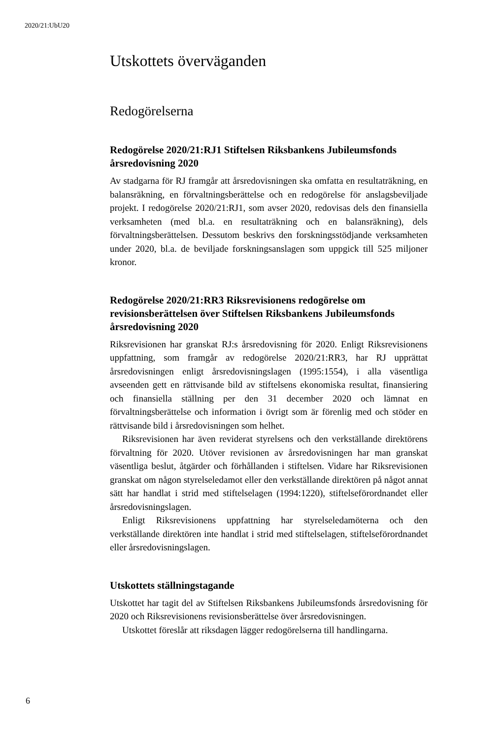2020/21:UbU20
Utskottets överväganden
Redogörelserna
Redogörelse 2020/21:RJ1 Stiftelsen Riksbankens Jubileumsfonds årsredovisning 2020
Av stadgarna för RJ framgår att årsredovisningen ska omfatta en resultaträkning, en balansräkning, en förvaltningsberättelse och en redogörelse för anslagsbeviljade projekt. I redogörelse 2020/21:RJ1, som avser 2020, redovisas dels den finansiella verksamheten (med bl.a. en resultaträkning och en balansräkning), dels förvaltningsberättelsen. Dessutom beskrivs den forskningsstödjande verksamheten under 2020, bl.a. de beviljade forskningsanslagen som uppgick till 525 miljoner kronor.
Redogörelse 2020/21:RR3 Riksrevisionens redogörelse om revisionsberättelsen över Stiftelsen Riksbankens Jubileumsfonds årsredovisning 2020
Riksrevisionen har granskat RJ:s årsredovisning för 2020. Enligt Riksrevisionens uppfattning, som framgår av redogörelse 2020/21:RR3, har RJ upprättat årsredovisningen enligt årsredovisningslagen (1995:1554), i alla väsentliga avseenden gett en rättvisande bild av stiftelsens ekonomiska resultat, finansiering och finansiella ställning per den 31 december 2020 och lämnat en förvaltningsberättelse och information i övrigt som är förenlig med och stöder en rättvisande bild i årsredovisningen som helhet.
Riksrevisionen har även reviderat styrelsens och den verkställande direktörens förvaltning för 2020. Utöver revisionen av årsredovisningen har man granskat väsentliga beslut, åtgärder och förhållanden i stiftelsen. Vidare har Riksrevisionen granskat om någon styrelseledamot eller den verkställande direktören på något annat sätt har handlat i strid med stiftelselagen (1994:1220), stiftelseförordnandet eller årsredovisningslagen.
Enligt Riksrevisionens uppfattning har styrelseledamöterna och den verkställande direktören inte handlat i strid med stiftelselagen, stiftelseförordnandet eller årsredovisningslagen.
Utskottets ställningstagande
Utskottet har tagit del av Stiftelsen Riksbankens Jubileumsfonds årsredovisning för 2020 och Riksrevisionens revisionsberättelse över årsredovisningen.
Utskottet föreslår att riksdagen lägger redogörelserna till handlingarna.
6